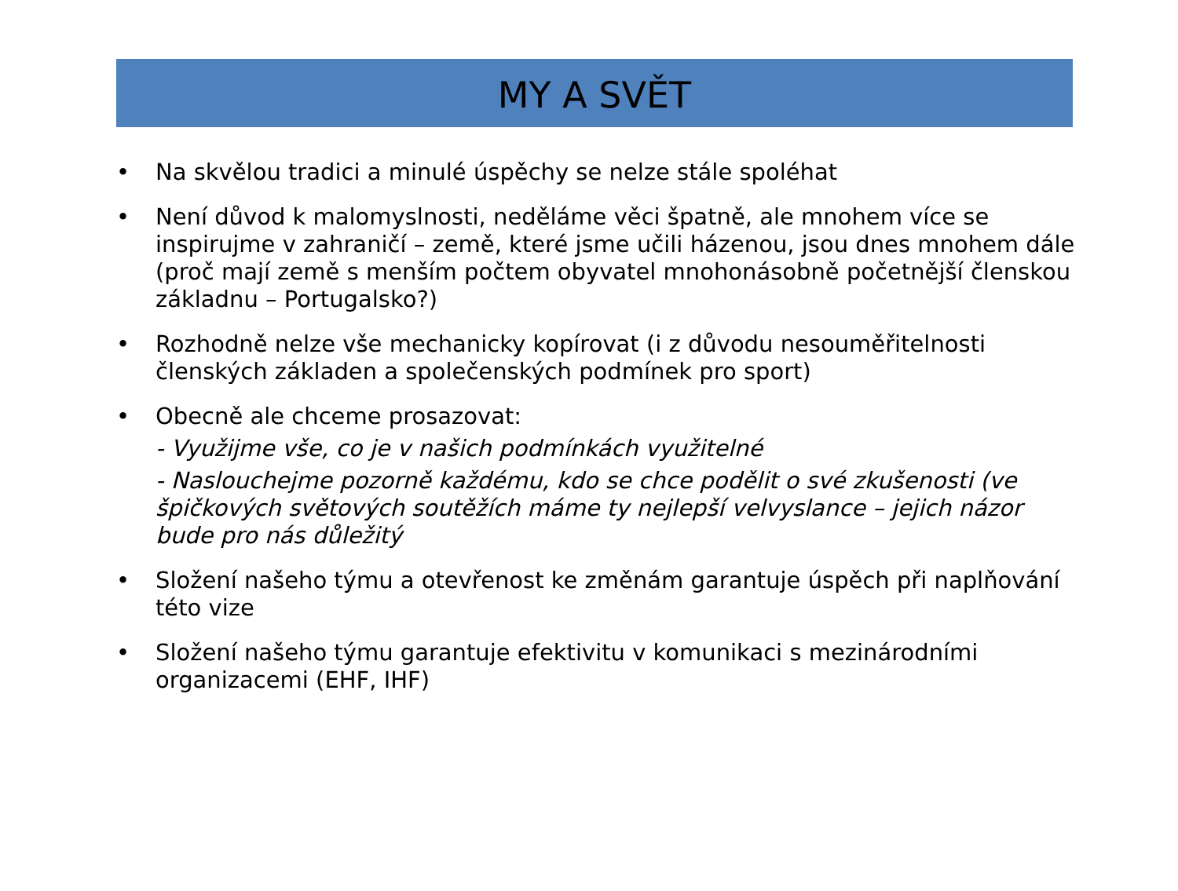MY A SVĚT
• Na skvělou tradici a minulé úspěchy se nelze stále spoléhat
• Není důvod k malomyslnosti, neděláme věci špatně, ale mnohem více se inspirujme v zahraničí – země, které jsme učili házenou, jsou dnes mnohem dále (proč mají země s menším počtem obyvatel mnohonásobně početnější členskou základnu – Portugalsko?)
• Rozhodně nelze vše mechanicky kopírovat (i z důvodu nesouměřitelnosti členských základen a společenských podmínek pro sport)
• Obecně ale chceme prosazovat:
- Využijme vše, co je v našich podmínkách využitelné
- Naslouchejme pozorně každému, kdo se chce podělit o své zkušenosti (ve špičkových světových soutěžích máme ty nejlepší velvyslance – jejich názor bude pro nás důležitý
• Složení našeho týmu a otevřenost ke změnám garantuje úspěch při naplňování této vize
• Složení našeho týmu garantuje efektivitu v komunikaci s mezinárodními organizacemi (EHF, IHF)